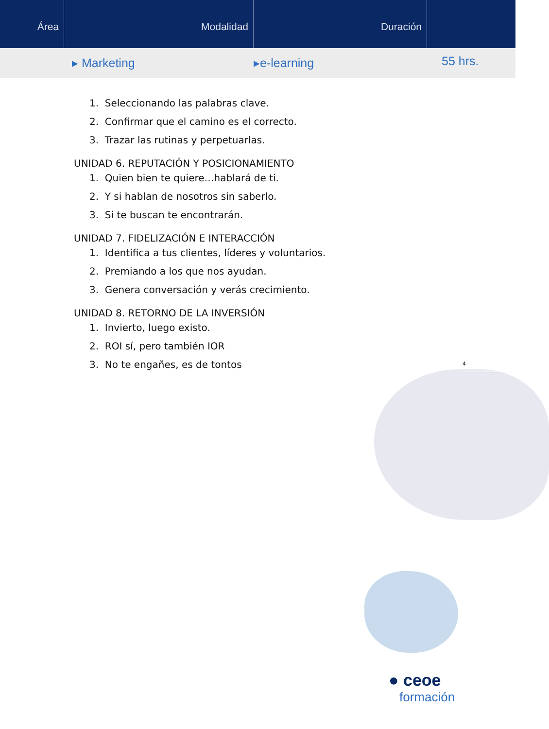Área Modalidad Duración
▸ Marketing ▸e-learning
55 hrs.
4
1. Seleccionando las palabras clave.
2. Confirmar que el camino es el correcto.
3. Trazar las rutinas y perpetuarlas.
UNIDAD 6. REPUTACIÓN Y POSICIONAMIENTO
1. Quien bien te quiere…hablará de ti.
2. Y si hablan de nosotros sin saberlo.
3. Si te buscan te encontrarán.
UNIDAD 7. FIDELIZACIÓN E INTERACCIÓN
1. Identifica a tus clientes, líderes y voluntarios.
2. Premiando a los que nos ayudan.
3. Genera conversación y verás crecimiento.
UNIDAD 8. RETORNO DE LA INVERSIÓN
1. Invierto, luego existo.
2. ROI sí, pero también IOR
3. No te engañes, es de tontos
● ceoe
formación